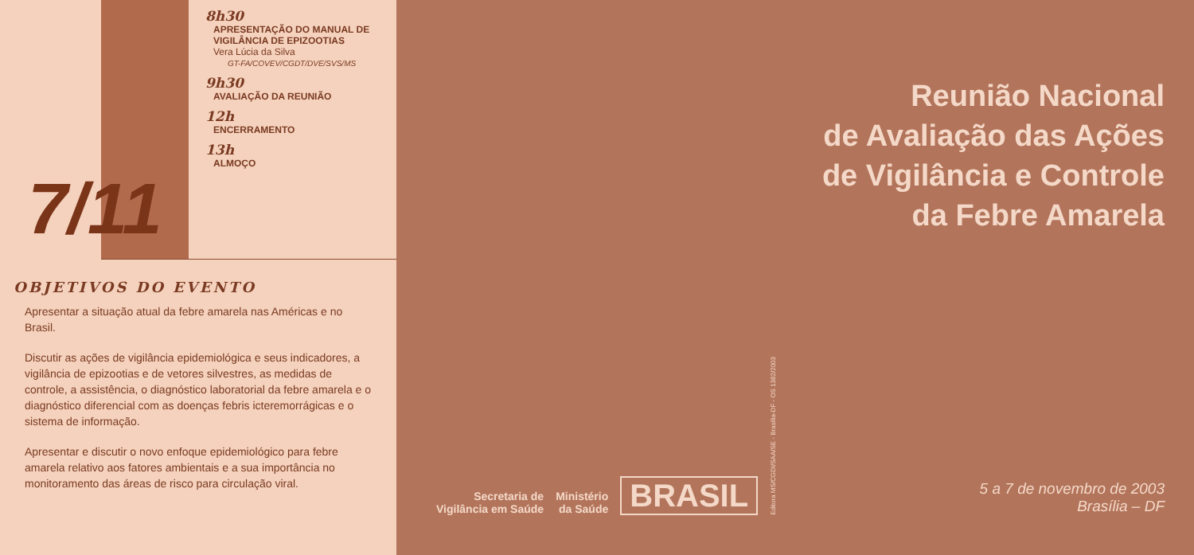8h30
APRESENTAÇÃO DO MANUAL DE
VIGILÂNCIA DE EPIZOOTIAS
Vera Lúcia da Silva
GT-FA/COVEV/CGDT/DVE/SVS/MS
9h30
AVALIAÇÃO DA REUNIÃO
12h
ENCERRAMENTO
13h
ALMOÇO
7/11
OBJETIVOS DO EVENTO
Apresentar a situação atual da febre amarela nas Américas e no Brasil.
Discutir as ações de vigilância epidemiológica e seus indicadores, a vigilância de epizootias e de vetores silvestres, as medidas de controle, a assistência, o diagnóstico laboratorial da febre amarela e o diagnóstico diferencial com as doenças febris icteremorrágicas e o sistema de informação.
Apresentar e discutir o novo enfoque epidemiológico para febre amarela relativo aos fatores ambientais e a sua importância no monitoramento das áreas de risco para circulação viral.
Reunião Nacional
de Avaliação das Ações
de Vigilância e Controle
da Febre Amarela
Secretaria de
Vigilância em Saúde
Ministério
da Saúde
BRASIL
Editora MS/CGDI/SAA/SE - Brasília-DF - OS 1382/2003
5 a 7 de novembro de 2003
Brasília – DF